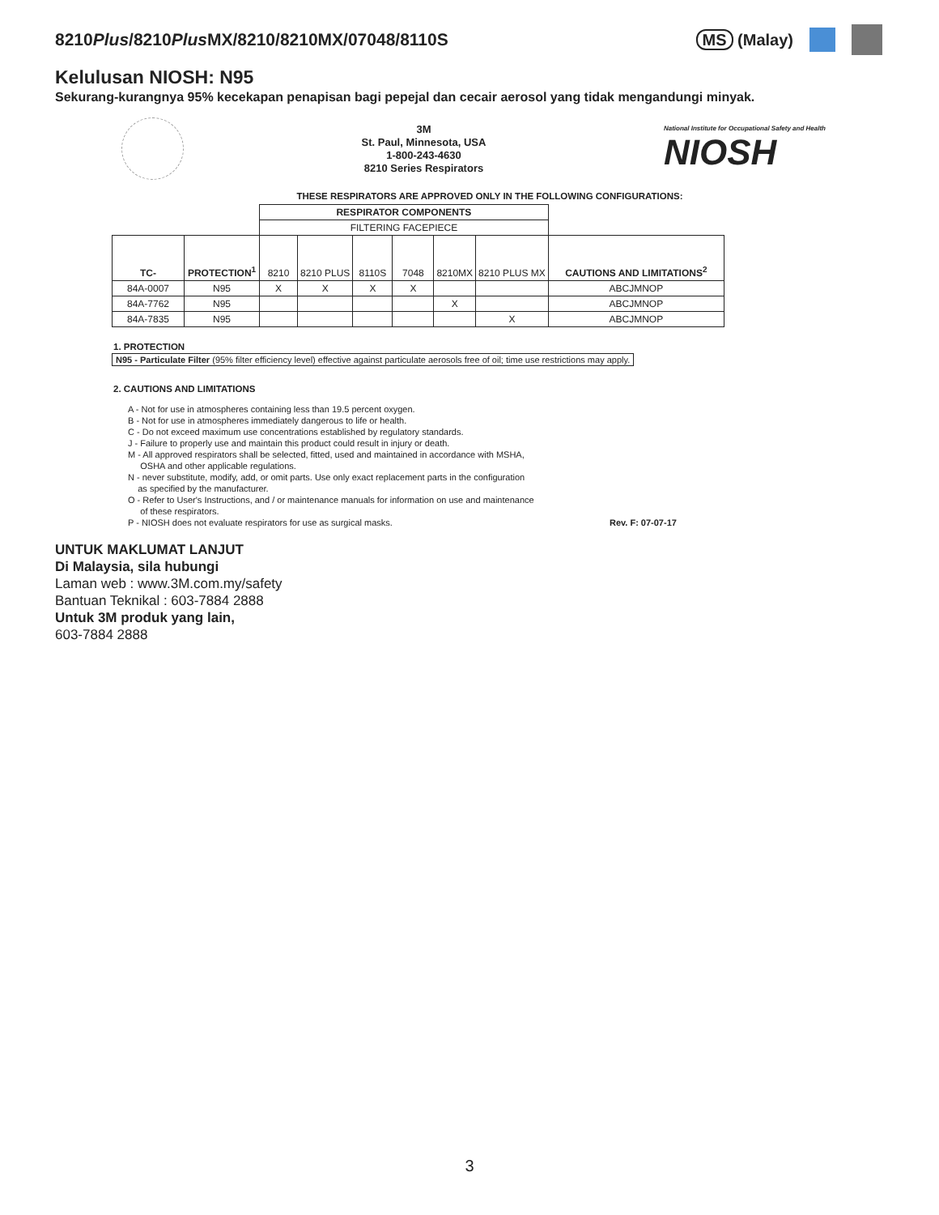8210Plus/8210Plus MX/8210/8210MX/07048/8110S
MS (Malay)
Kelulusan NIOSH: N95
Sekurang-kurangnya 95% kecekapan penapisan bagi pepejal dan cecair aerosol yang tidak mengandungi minyak.
3M
St. Paul, Minnesota, USA
1-800-243-4630
8210 Series Respirators
National Institute for Occupational Safety and Health
NIOSH
THESE RESPIRATORS ARE APPROVED ONLY IN THE FOLLOWING CONFIGURATIONS:
| | | RESPIRATOR COMPONENTS | | | | | | |
| | | FILTERING FACEPIECE | | | | | | |
| TC- | PROTECTION<sup>1</sup> | 8210 | 8210 PLUS | 8110S | 7048 | 8210MX | 8210 PLUS MX | CAUTIONS AND LIMITATIONS<sup>2</sup> |
| 84A-0007 | N95 | X | X | X | X | | | ABCJMNOP |
| 84A-7762 | N95 | | | | | X | | ABCJMNOP |
| 84A-7835 | N95 | | | | | | X | ABCJMNOP |
1. PROTECTION
N95 - Particulate Filter (95% filter efficiency level) effective against particulate aerosols free of oil; time use restrictions may apply.
2. CAUTIONS AND LIMITATIONS
A - Not for use in atmospheres containing less than 19.5 percent oxygen.
B - Not for use in atmospheres immediately dangerous to life or health.
C - Do not exceed maximum use concentrations established by regulatory standards.
J - Failure to properly use and maintain this product could result in injury or death.
M - All approved respirators shall be selected, fitted, used and maintained in accordance with MSHA,
OSHA and other applicable regulations.
N - never substitute, modify, add, or omit parts. Use only exact replacement parts in the configuration
as specified by the manufacturer.
O - Refer to User's Instructions, and / or maintenance manuals for information on use and maintenance
of these respirators.
P - NIOSH does not evaluate respirators for use as surgical masks. Rev. F: 07-07-17
UNTUK MAKLUMAT LANJUT
Di Malaysia, sila hubungi
Laman web : www.3M.com.my/safety
Bantuan Teknikal : 603-7884 2888
Untuk 3M produk yang lain,
603-7884 2888
3